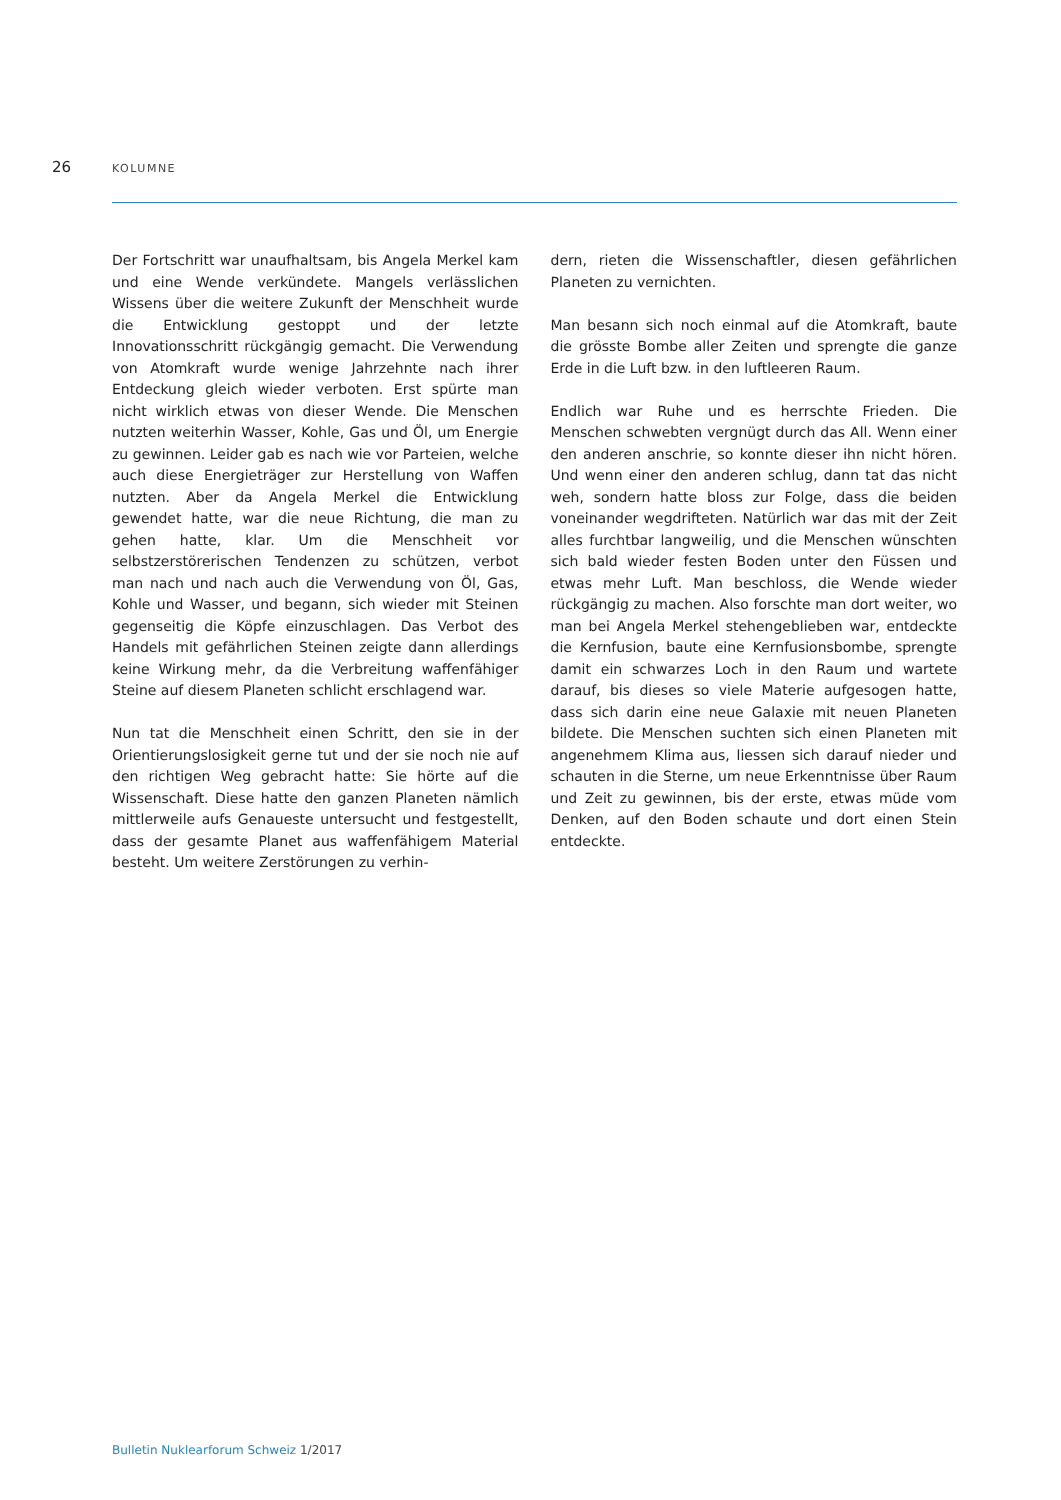26
KOLUMNE
Der Fortschritt war unaufhaltsam, bis Angela Merkel kam und eine Wende verkündete. Mangels verlässlichen Wissens über die weitere Zukunft der Menschheit wurde die Entwicklung gestoppt und der letzte Innovationsschritt rückgängig gemacht. Die Verwendung von Atomkraft wurde wenige Jahrzehnte nach ihrer Entdeckung gleich wieder verboten. Erst spürte man nicht wirklich etwas von dieser Wende. Die Menschen nutzten weiterhin Wasser, Kohle, Gas und Öl, um Energie zu gewinnen. Leider gab es nach wie vor Parteien, welche auch diese Energieträger zur Herstellung von Waffen nutzten. Aber da Angela Merkel die Entwicklung gewendet hatte, war die neue Richtung, die man zu gehen hatte, klar. Um die Menschheit vor selbstzerstörerischen Tendenzen zu schützen, verbot man nach und nach auch die Verwendung von Öl, Gas, Kohle und Wasser, und begann, sich wieder mit Steinen gegenseitig die Köpfe einzuschlagen. Das Verbot des Handels mit gefährlichen Steinen zeigte dann allerdings keine Wirkung mehr, da die Verbreitung waffenfähiger Steine auf diesem Planeten schlicht erschlagend war.
Nun tat die Menschheit einen Schritt, den sie in der Orientierungslosigkeit gerne tut und der sie noch nie auf den richtigen Weg gebracht hatte: Sie hörte auf die Wissenschaft. Diese hatte den ganzen Planeten nämlich mittlerweile aufs Genaueste untersucht und festgestellt, dass der gesamte Planet aus waffenfähigem Material besteht. Um weitere Zerstörungen zu verhin-
dern, rieten die Wissenschaftler, diesen gefährlichen Planeten zu vernichten.
Man besann sich noch einmal auf die Atomkraft, baute die grösste Bombe aller Zeiten und sprengte die ganze Erde in die Luft bzw. in den luftleeren Raum.
Endlich war Ruhe und es herrschte Frieden. Die Menschen schwebten vergnügt durch das All. Wenn einer den anderen anschrie, so konnte dieser ihn nicht hören. Und wenn einer den anderen schlug, dann tat das nicht weh, sondern hatte bloss zur Folge, dass die beiden voneinander wegdrifteten. Natürlich war das mit der Zeit alles furchtbar langweilig, und die Menschen wünschten sich bald wieder festen Boden unter den Füssen und etwas mehr Luft. Man beschloss, die Wende wieder rückgängig zu machen. Also forschte man dort weiter, wo man bei Angela Merkel stehengeblieben war, entdeckte die Kernfusion, baute eine Kernfusionsbombe, sprengte damit ein schwarzes Loch in den Raum und wartete darauf, bis dieses so viele Materie aufgesogen hatte, dass sich darin eine neue Galaxie mit neuen Planeten bildete. Die Menschen suchten sich einen Planeten mit angenehmem Klima aus, liessen sich darauf nieder und schauten in die Sterne, um neue Erkenntnisse über Raum und Zeit zu gewinnen, bis der erste, etwas müde vom Denken, auf den Boden schaute und dort einen Stein entdeckte.
Bulletin Nuklearforum Schweiz 1/2017